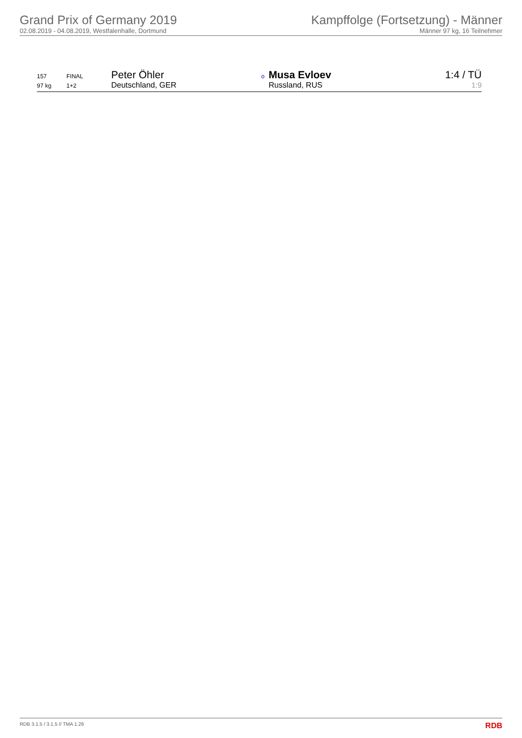Grand Prix of Germany 2019
02.08.2019 - 04.08.2019, Westfalenhalle, Dortmund
Kampffolge (Fortsetzung) - Männer
Männer 97 kg, 16 Teilnehmer
| 157 | FINAL | Peter Öhler | o | Musa Evloev | 1:4 / TÜ |
| 97 kg | 1+2 | Deutschland, GER | | Russland, RUS | 1:9 |
RDB 3.1.5 / 3.1.5 // TMA 1.26 RDB